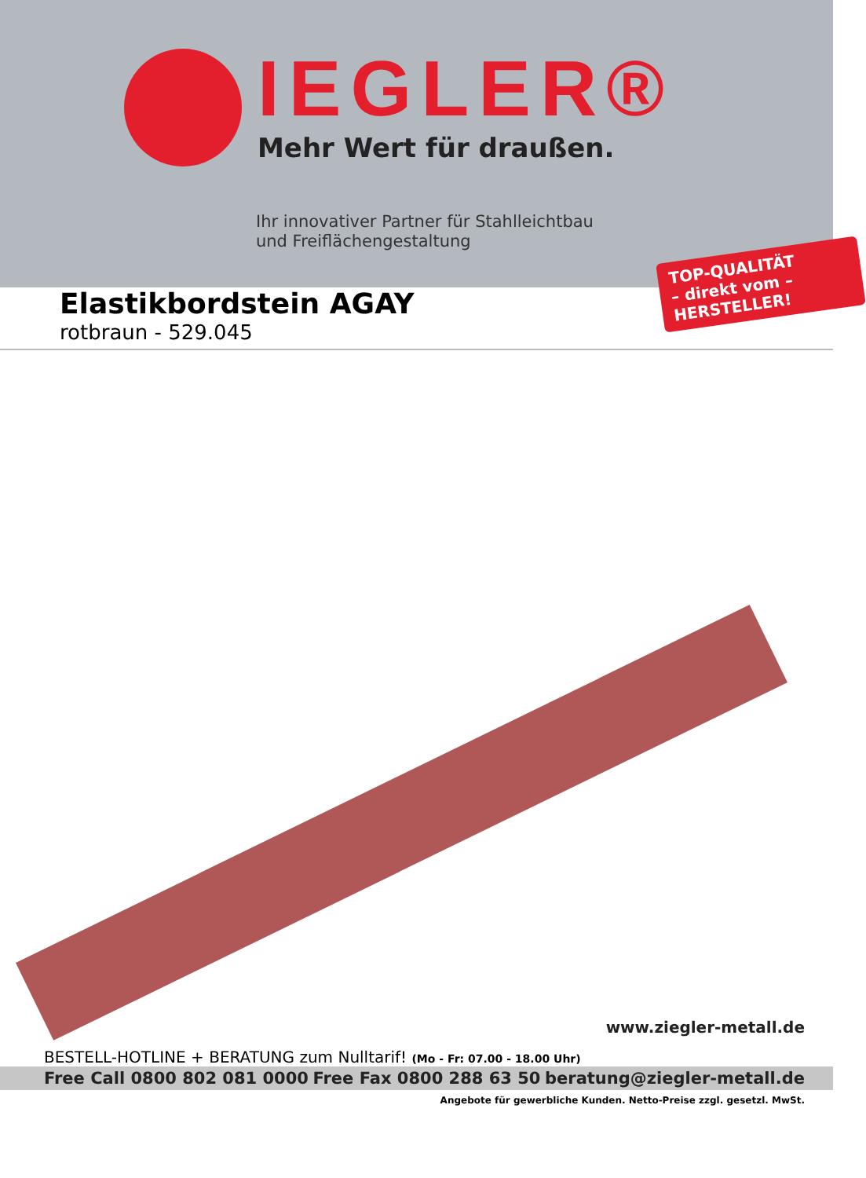IEGLER®
Mehr Wert für draußen.
Ihr innovativer Partner für Stahlleichtbau
und Freiflächengestaltung
TOP-QUALITÄT
– direkt vom –
HERSTELLER!
Elastikbordstein AGAY
rotbraun - 529.045
www.ziegler-metall.de
BESTELL-HOTLINE + BERATUNG zum Nulltarif! (Mo - Fr: 07.00 - 18.00 Uhr)
Free Call 0800 802 081 0000 Free Fax 0800 288 63 50 beratung@ziegler-metall.de
Angebote für gewerbliche Kunden. Netto-Preise zzgl. gesetzl. MwSt.